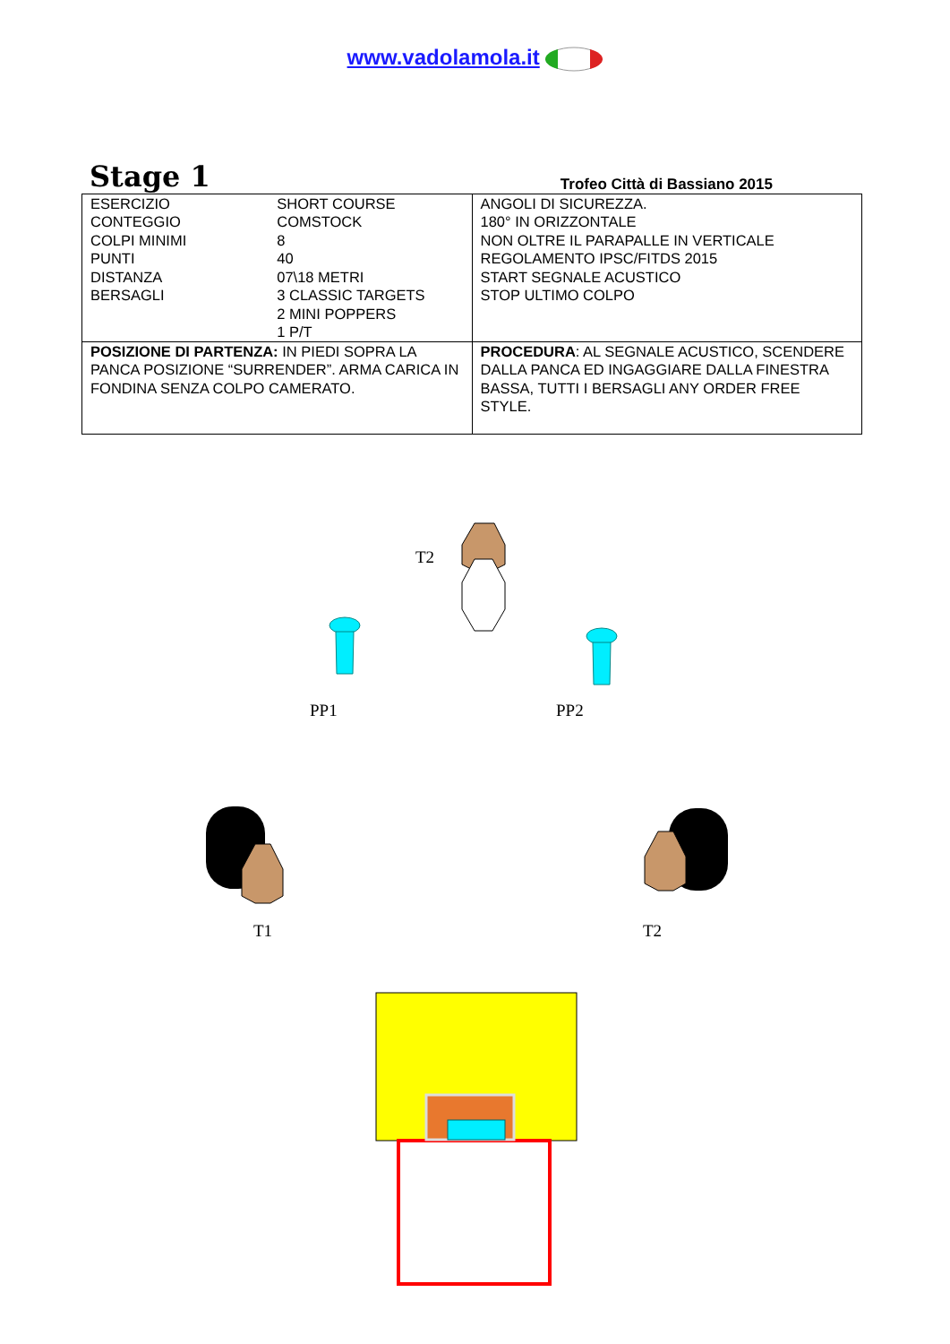www.vadolamola.it
Stage 1 Trofeo Città di Bassiano 2015
| / ESERCIZIO / SHORT COURSE / / CONTEGGIO / COMSTOCK / / COLPI MINIMI / 8 / / PUNTI / 40 / / DISTANZA / 07\18 METRI / / BERSAGLI / 3 CLASSIC TARGETS 2 MINI POPPERS 1 P/T / | ANGOLI DI SICUREZZA. 180° IN ORIZZONTALE NON OLTRE IL PARAPALLE IN VERTICALE REGOLAMENTO IPSC/FITDS 2015 START SEGNALE ACUSTICO STOP ULTIMO COLPO |
| POSIZIONE DI PARTENZA: IN PIEDI SOPRA LA PANCA POSIZIONE “SURRENDER”. ARMA CARICA IN FONDINA SENZA COLPO CAMERATO. | PROCEDURA : AL SEGNALE ACUSTICO, SCENDERE DALLA PANCA ED INGAGGIARE DALLA FINESTRA BASSA, TUTTI I BERSAGLI ANY ORDER FREE STYLE. |
T2
PP1 PP2
T1 T2